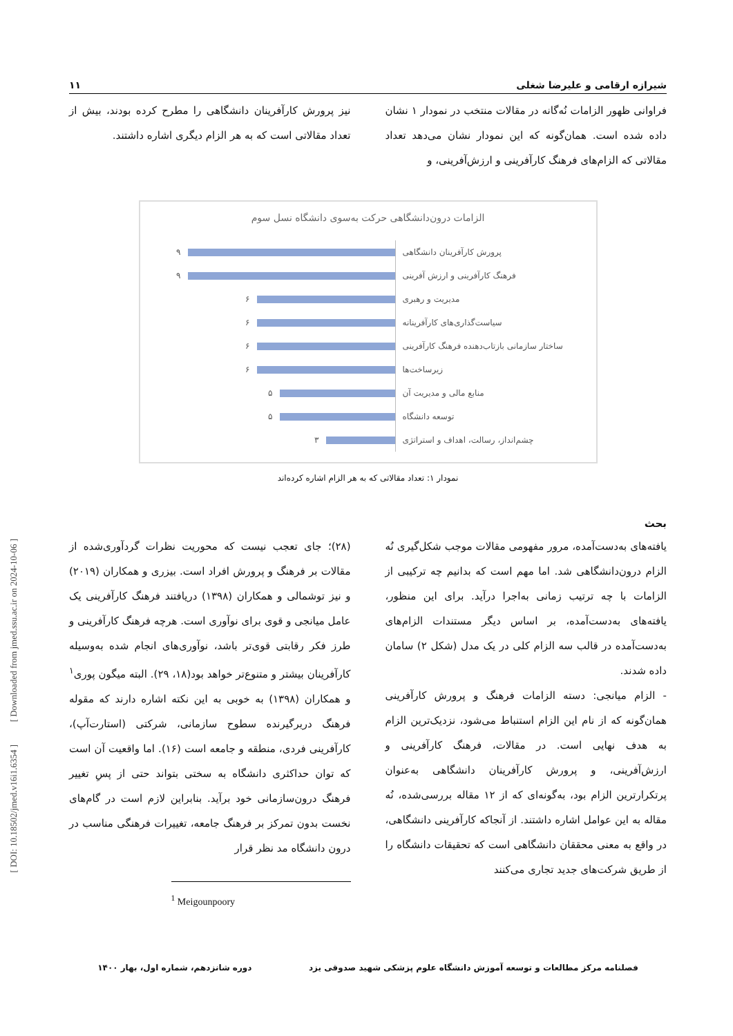[ DOI: 10.18502/jmed.v16i1.6354 ] [ Downloaded from jmed.ssu.ac.ir on 2024-10-06 ]
شیرازه ارقامی و علیرضا شغلی ۱۱
فراوانی ظهور الزامات نُه‌گانه در مقالات منتخب در نمودار ۱ نشان داده شده است. همان‌گونه که این نمودار نشان می‌دهد تعداد مقالاتی که الزام‌های فرهنگ کارآفرینی و ارزش‌آفرینی، و
نیز پرورش کارآفرینان دانشگاهی را مطرح کرده بودند، بیش از تعداد مقالاتی است که به هر الزام دیگری اشاره داشتند.
الزامات درون‌دانشگاهی حرکت به‌سوی دانشگاه نسل سوم
پرورش کارآفرینان دانشگاهی ۹
فرهنگ کارآفرینی و ارزش آفرینی ۹
مدیریت و رهبری ۶
سیاست‌گذاری‌های کارآفرینانه ۶
ساختار سازمانی بازتاب‌دهنده فرهنگ کارآفرینی ۶
زیرساخت‌ها ۶
منابع مالی و مدیریت آن ۵
توسعه دانشگاه ۵
چشم‌انداز، رسالت، اهداف و استراتژی ۳
نمودار ۱: تعداد مقالاتی که به هر الزام اشاره کرده‌اند
بحث
یافته‌های به‌دست‌آمده، مرور مفهومی مقالات موجب شکل‌گیری نُه الزام درون‌دانشگاهی شد. اما مهم است که بدانیم چه ترکیبی از الزامات با چه ترتیب زمانی به‌اجرا درآید. برای این منظور، یافته‌های به‌دست‌آمده، بر اساس دیگر مستندات الزام‌های به‌دست‌آمده در قالب سه الزام کلی در یک مدل (شکل ۲) سامان داده شدند.
- الزام میانجی: دسته الزامات فرهنگ و پرورش کارآفرینی همان‌گونه که از نام این الزام استنباط می‌شود، نزدیک‌ترین الزام به هدف نهایی است. در مقالات، فرهنگ کارآفرینی و ارزش‌آفرینی، و پرورش کارآفرینان دانشگاهی به‌عنوان پر‌تکرارترین الزام بود، به‌گونه‌ای که از ۱۲ مقاله بررسی‌شده، نُه مقاله به این عوامل اشاره داشتند. از آنجاکه کارآفرینی دانشگاهی، در واقع به معنی محققان دانشگاهی است که تحقیقات دانشگاه را از طریق شرکت‌های جدید تجاری می‌کنند
(۲۸)؛ جای تعجب نیست که محوریت نظرات گردآوری‌شده از مقالات بر فرهنگ و پرورش افراد است. بیزری و همکاران (۲۰۱۹) و نیز توشمالی و همکاران (۱۳۹۸) دریافتند فرهنگ کارآفرینی یک عامل میانجی و قوی برای نوآوری است. هرچه فرهنگ کارآفرینی و طرز فکر رقابتی قوی‌تر باشد، نوآوری‌های انجام شده به‌وسیله کارآفرینان بیشتر و متنوع‌تر خواهد بود(۱۸، ۲۹). البته میگون پوری<sup>۱</sup> و همکاران (۱۳۹۸) به خوبی به این نکته اشاره دارند که مقوله فرهنگ دربرگیرنده سطوح سازمانی، شرکتی (استارت‌آپ)، کارآفرینی فردی، منطقه و جامعه است (۱۶). اما واقعیت آن است که توان حداکثری دانشگاه به سختی بتواند حتی از پسِ تغییر فرهنگ درون‌سازمانی خود برآید. بنابراین لازم است در گام‌های نخست بدون تمرکز بر فرهنگ جامعه، تغییرات فرهنگی مناسب در درون دانشگاه مد نظر قرار
<sup>1</sup> Meigounpoory
فصلنامه مرکز مطالعات و توسعه آموزش دانشگاه علوم پزشکی شهید صدوقی یزد دوره شانزدهم، شماره اول، بهار ۱۴۰۰